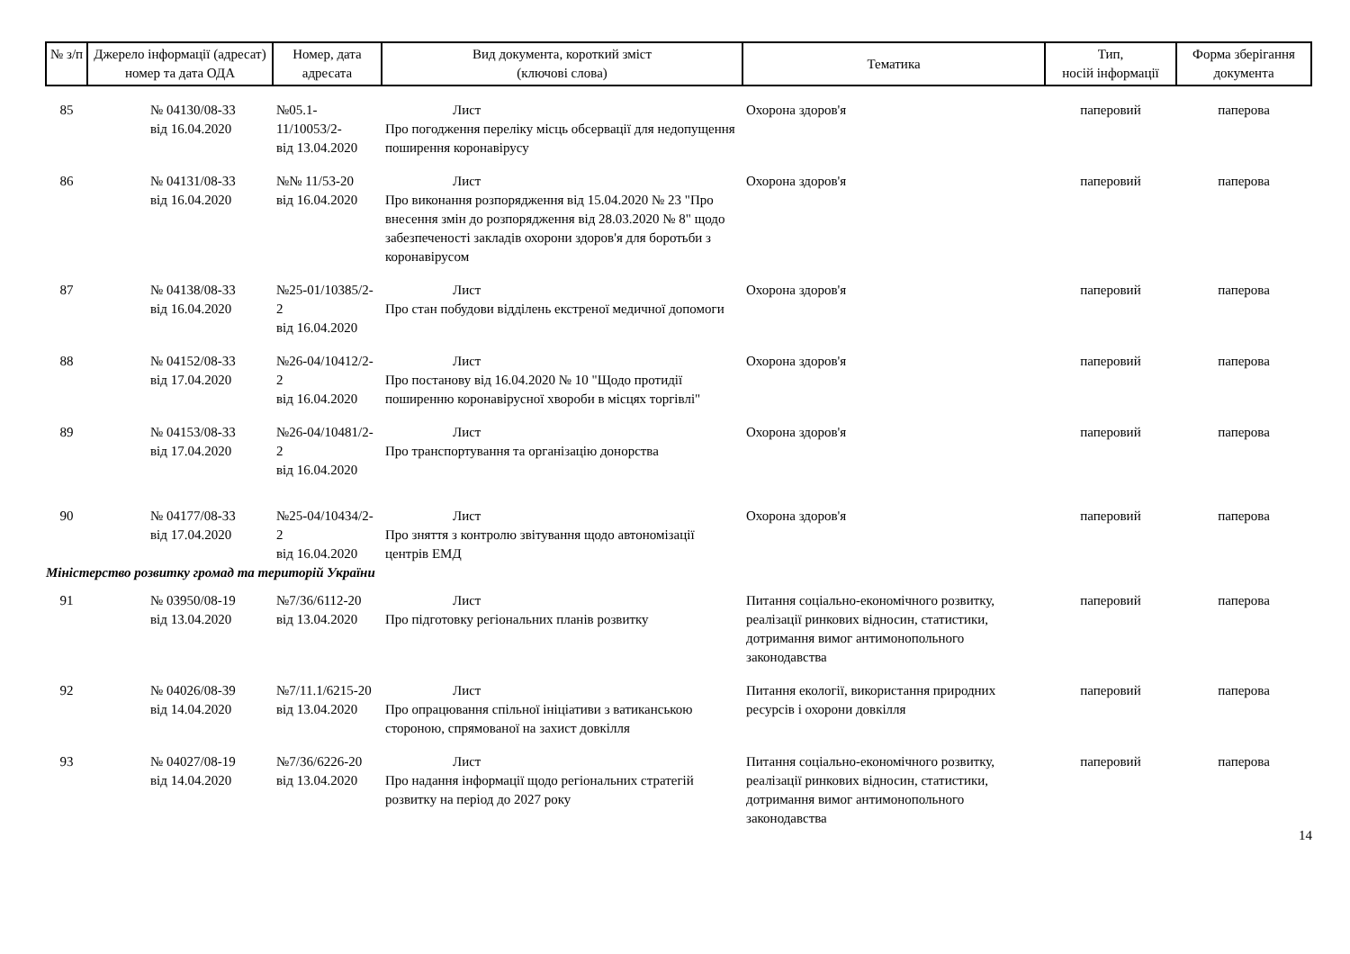| № з/п | Джерело інформації (адресат) номер та дата ОДА | Номер, дата адресата | Вид документа, короткий зміст (ключові слова) | Тематика | Тип, носій інформації | Форма зберігання документа |
| --- | --- | --- | --- | --- | --- | --- |
| 85 | № 04130/08-33 від 16.04.2020 | №05.1-11/10053/2- від 13.04.2020 | Лист Про погодження переліку місць обсервації для недопущення поширення коронавірусу | Охорона здоров'я | паперовий | паперова |
| 86 | № 04131/08-33 від 16.04.2020 | №№ 11/53-20 від 16.04.2020 | Лист Про виконання розпорядження від 15.04.2020 № 23 "Про внесення змін до розпорядження від 28.03.2020 № 8" щодо забезпеченості закладів охорони здоров'я для боротьби з коронавірусом | Охорона здоров'я | паперовий | паперова |
| 87 | № 04138/08-33 від 16.04.2020 | №25-01/10385/2-2 від 16.04.2020 | Лист Про стан побудови відділень екстреної медичної допомоги | Охорона здоров'я | паперовий | паперова |
| 88 | № 04152/08-33 від 17.04.2020 | №26-04/10412/2-2 від 16.04.2020 | Лист Про постанову від 16.04.2020 № 10 "Щодо протидії поширенню коронавірусної хвороби в місцях торгівлі" | Охорона здоров'я | паперовий | паперова |
| 89 | № 04153/08-33 від 17.04.2020 | №26-04/10481/2-2 від 16.04.2020 | Лист Про транспортування та організацію донорства | Охорона здоров'я | паперовий | паперова |
| 90 | № 04177/08-33 від 17.04.2020 | №25-04/10434/2-2 від 16.04.2020 | Лист Про зняття з контролю звітування щодо автономізації центрів ЕМД | Охорона здоров'я | паперовий | паперова |
| Міністерство розвитку громад та територій України | | | | | | |
| 91 | № 03950/08-19 від 13.04.2020 | №7/36/6112-20 від 13.04.2020 | Лист Про підготовку регіональних планів розвитку | Питання соціально-економічного розвитку, реалізації ринкових відносин, статистики, дотримання вимог антимонопольного законодавства | паперовий | паперова |
| 92 | № 04026/08-39 від 14.04.2020 | №7/11.1/6215-20 від 13.04.2020 | Лист Про опрацювання спільної ініціативи з ватиканською стороною, спрямованої на захист довкілля | Питання екології, використання природних ресурсів і охорони довкілля | паперовий | паперова |
| 93 | № 04027/08-19 від 14.04.2020 | №7/36/6226-20 від 13.04.2020 | Лист Про надання інформації щодо регіональних стратегій розвитку на період до 2027 року | Питання соціально-економічного розвитку, реалізації ринкових відносин, статистики, дотримання вимог антимонопольного законодавства | паперовий | паперова |
14